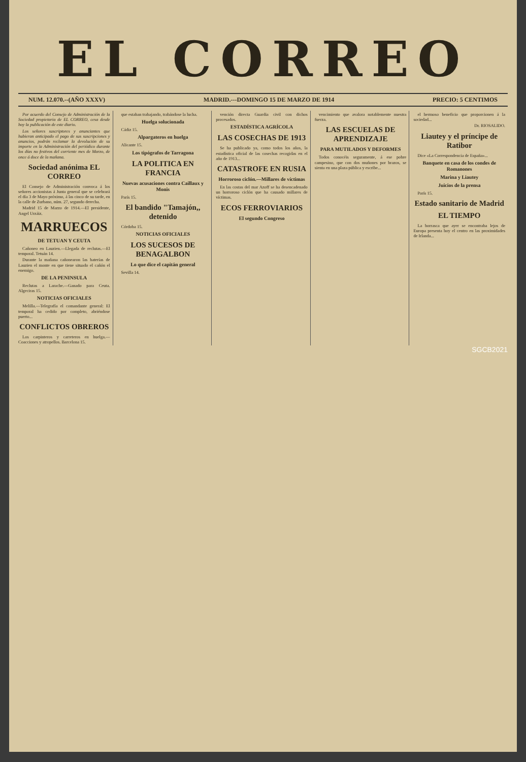EL CORREO
NUM. 12.070.--(AÑO XXXV) MADRID.---DOMINGO 15 DE MARZO DE 1914 PRECIO: 5 CENTIMOS
Por acuerdo del Consejo de Administración de la Sociedad propietaria de EL CORREO, cesa desde hoy la publicación de este diario.
Los señores suscriptores y anunciantes que hubieran anticipado el pago de sus suscripciones y anuncios, podrán reclamar la devolución de su importe en la Administración del periódico durante los días no festivos del corriente mes de Marzo, de once á doce de la mañana.
Sociedad anónima EL CORREO
El Consejo de Administración convoca á los señores accionistas á Junta general que se celebrará el día 3 de Mayo próximo, á las cinco de su tarde, en la calle de Zurbano, núm. 27, segundo derecha.
Madrid 15 de Marzo de 1914.—El presidente, Angel Urzáiz.
MARRUECOS
DE TETUAN Y CEUTA
Cañoneo en Lauzien.—Llegada de reclutas.—El temporal. Tetuán 14.
Durante la mañana cañonearon las baterías de Lauzien el monte en que tiene situado el cañón el enemigo.
DE LA PENINSULA
Reclutas a Larache.—Ganado para Ceuta. Algeciras 15.
NOTICIAS OFICIALES
Melilla.—Telegrafía el comandante general: El temporal ha cedido por completo, abriéndose puerto...
CONFLICTOS OBREROS
Los carpinteros y carreteros en huelga.—Coacciones y atropellos. Barcelona 15.
que estaban trabajando, trabándose la lucha.
Huelga solucionada
Cádiz 15.
Alpargateros en huelga
Alicante 15.
Los tipógrafos de Tarragona
LA POLITICA EN FRANCIA
Nuevas acusaciones contra Caillaux y Monis
París 15.
El bandido "Tamajón,, detenido
Córdoba 15.
NOTICIAS OFICIALES
LOS SUCESOS DE BENAGALBON
Lo que dice el capitán general
Sevilla 14.
vención directa Guardia civil con dichos procesados.
ESTADÍSTICA AGRÍCOLA
LAS COSECHAS DE 1913
Se ha publicado ya, como todos los años, la estadística oficial de las cosechas recogidas en el año de 1913...
CATASTROFE EN RUSIA
Horroroso ciclón.—Millares de víctimas
En las costas del mar Azoff se ha desencadenado un horroroso ciclón que ha causado millares de víctimas.
ECOS FERROVIARIOS
El segundo Congreso
vencimiento que avalora notablemente nuestra fuerza.
LAS ESCUELAS DE APRENDIZAJE
PARA MUTILADOS Y DEFORMES
Todos conocéis seguramente, á ese pobre campesino, que con dos muñones por brazos, se sienta en una plaza pública y escribe...
el hermoso beneficio que proporcionen á la sociedad...
Dr. RIOSALIDO.
Liautey y el príncipe de Ratibor
Dice «La Correspondencia de España»...
Banquete en casa de los condes de Romanones
Marina y Liautey
Juicios de la prensa
París 15.
Estado sanitario de Madrid
EL TIEMPO
La borrasca que ayer se encontraba lejos de Europa presenta hoy el centro en las proximidades de Irlanda...
SGCB2021